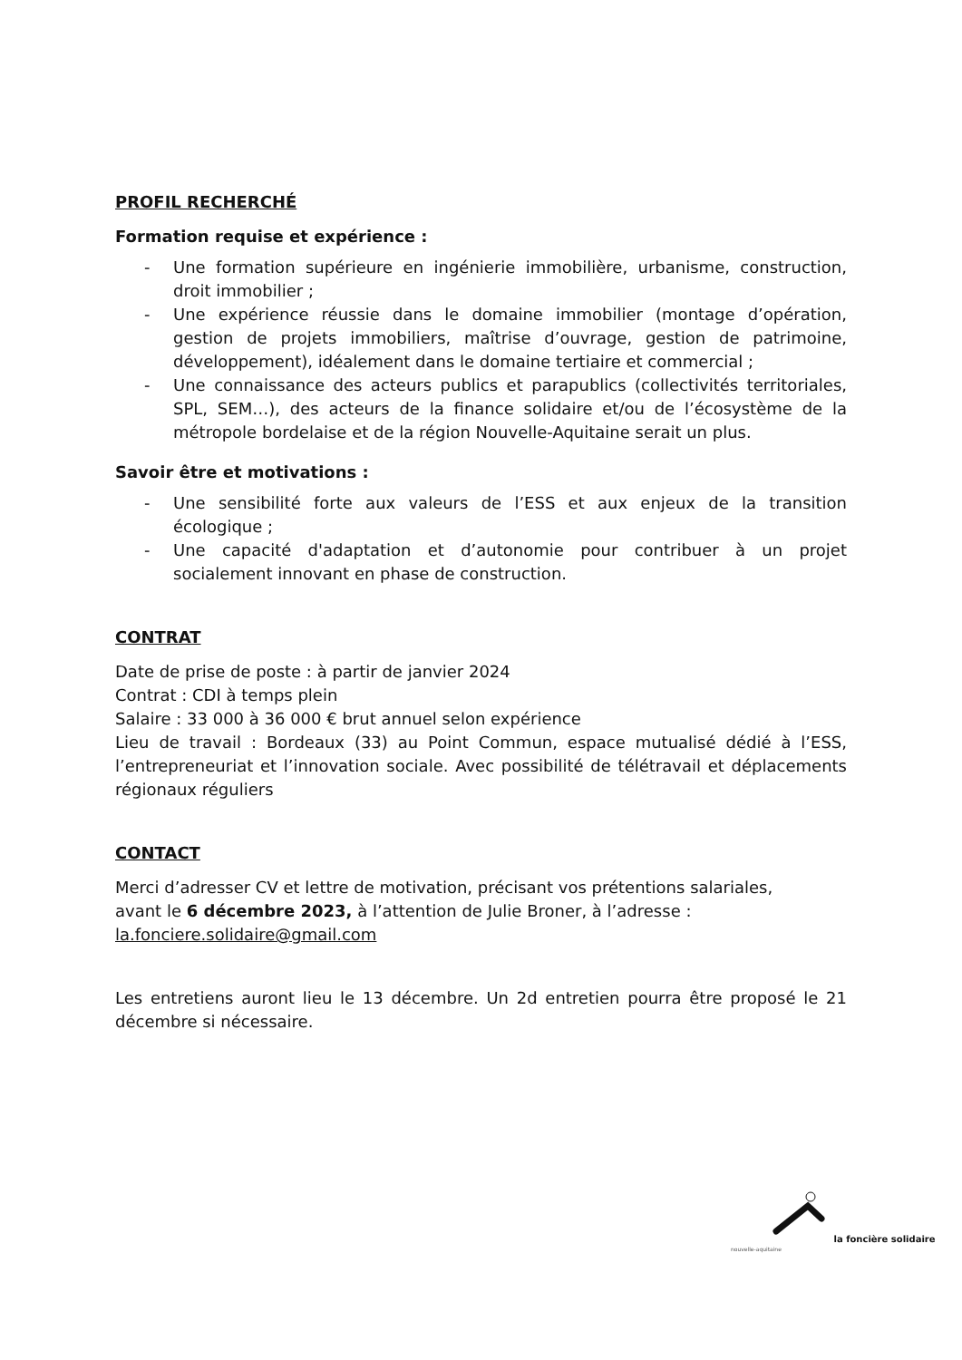PROFIL RECHERCHÉ
Formation requise et expérience :
- Une formation supérieure en ingénierie immobilière, urbanisme, construction, droit immobilier ;
- Une expérience réussie dans le domaine immobilier (montage d’opération, gestion de projets immobiliers, maîtrise d’ouvrage, gestion de patrimoine, développement), idéalement dans le domaine tertiaire et commercial ;
- Une connaissance des acteurs publics et parapublics (collectivités territoriales, SPL, SEM…), des acteurs de la finance solidaire et/ou de l’écosystème de la métropole bordelaise et de la région Nouvelle-Aquitaine serait un plus.
Savoir être et motivations :
- Une sensibilité forte aux valeurs de l’ESS et aux enjeux de la transition écologique ;
- Une capacité d'adaptation et d’autonomie pour contribuer à un projet socialement innovant en phase de construction.
CONTRAT
Date de prise de poste : à partir de janvier 2024
Contrat : CDI à temps plein
Salaire : 33 000 à 36 000 € brut annuel selon expérience
Lieu de travail : Bordeaux (33) au Point Commun, espace mutualisé dédié à l’ESS, l’entrepreneuriat et l’innovation sociale. Avec possibilité de télétravail et déplacements régionaux réguliers
CONTACT
Merci d’adresser CV et lettre de motivation, précisant vos prétentions salariales,
avant le 6 décembre 2023, à l’attention de Julie Broner, à l’adresse :
la.fonciere.solidaire@gmail.com
Les entretiens auront lieu le 13 décembre. Un 2d entretien pourra être proposé le 21 décembre si nécessaire.
la foncière solidaire
nouvelle-aquitaine